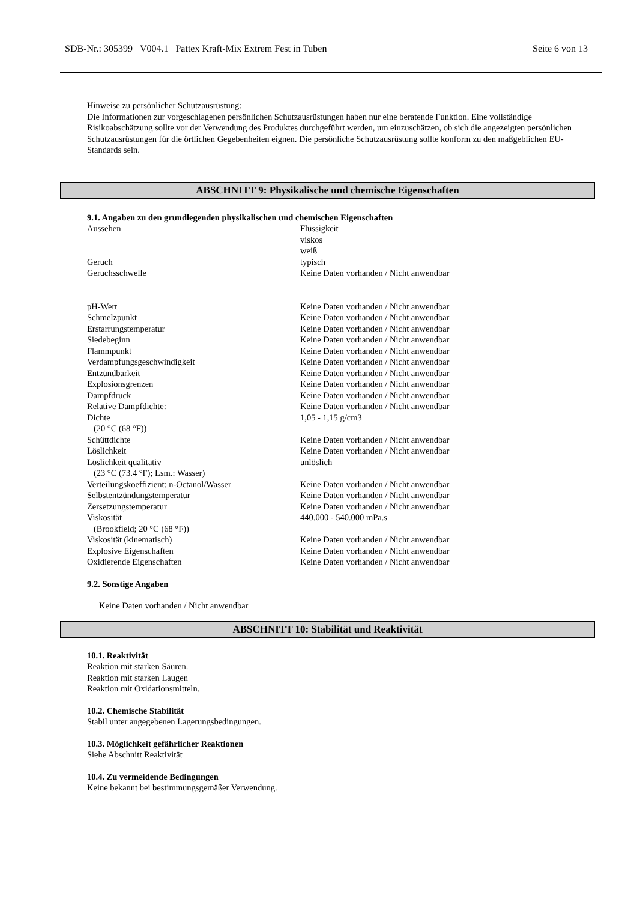SDB-Nr.: 305399 V004.1 Pattex Kraft-Mix Extrem Fest in Tuben Seite 6 von 13
Hinweise zu persönlicher Schutzausrüstung:
Die Informationen zur vorgeschlagenen persönlichen Schutzausrüstungen haben nur eine beratende Funktion. Eine vollständige Risikoabschätzung sollte vor der Verwendung des Produktes durchgeführt werden, um einzuschätzen, ob sich die angezeigten persönlichen Schutzausrüstungen für die örtlichen Gegebenheiten eignen. Die persönliche Schutzausrüstung sollte konform zu den maßgeblichen EU-Standards sein.
ABSCHNITT 9: Physikalische und chemische Eigenschaften
9.1. Angaben zu den grundlegenden physikalischen und chemischen Eigenschaften
| Aussehen | Flüssigkeit viskos weiß |
| Geruch | typisch |
| Geruchsschwelle | Keine Daten vorhanden / Nicht anwendbar |
| pH-Wert | Keine Daten vorhanden / Nicht anwendbar |
| Schmelzpunkt | Keine Daten vorhanden / Nicht anwendbar |
| Erstarrungstemperatur | Keine Daten vorhanden / Nicht anwendbar |
| Siedebeginn | Keine Daten vorhanden / Nicht anwendbar |
| Flammpunkt | Keine Daten vorhanden / Nicht anwendbar |
| Verdampfungsgeschwindigkeit | Keine Daten vorhanden / Nicht anwendbar |
| Entzündbarkeit | Keine Daten vorhanden / Nicht anwendbar |
| Explosionsgrenzen | Keine Daten vorhanden / Nicht anwendbar |
| Dampfdruck | Keine Daten vorhanden / Nicht anwendbar |
| Relative Dampfdichte: | Keine Daten vorhanden / Nicht anwendbar |
| Dichte (20 °C (68 °F)) | 1,05 - 1,15 g/cm3 |
| Schüttdichte | Keine Daten vorhanden / Nicht anwendbar |
| Löslichkeit | Keine Daten vorhanden / Nicht anwendbar |
| Löslichkeit qualitativ (23 °C (73.4 °F); Lsm.: Wasser) | unlöslich |
| Verteilungskoeffizient: n-Octanol/Wasser | Keine Daten vorhanden / Nicht anwendbar |
| Selbstentzündungstemperatur | Keine Daten vorhanden / Nicht anwendbar |
| Zersetzungstemperatur | Keine Daten vorhanden / Nicht anwendbar |
| Viskosität (Brookfield; 20 °C (68 °F)) | 440.000 - 540.000 mPa.s |
| Viskosität (kinematisch) | Keine Daten vorhanden / Nicht anwendbar |
| Explosive Eigenschaften | Keine Daten vorhanden / Nicht anwendbar |
| Oxidierende Eigenschaften | Keine Daten vorhanden / Nicht anwendbar |
9.2. Sonstige Angaben
Keine Daten vorhanden / Nicht anwendbar
ABSCHNITT 10: Stabilität und Reaktivität
10.1. Reaktivität
Reaktion mit starken Säuren.
Reaktion mit starken Laugen
Reaktion mit Oxidationsmitteln.
10.2. Chemische Stabilität
Stabil unter angegebenen Lagerungsbedingungen.
10.3. Möglichkeit gefährlicher Reaktionen
Siehe Abschnitt Reaktivität
10.4. Zu vermeidende Bedingungen
Keine bekannt bei bestimmungsgemäßer Verwendung.